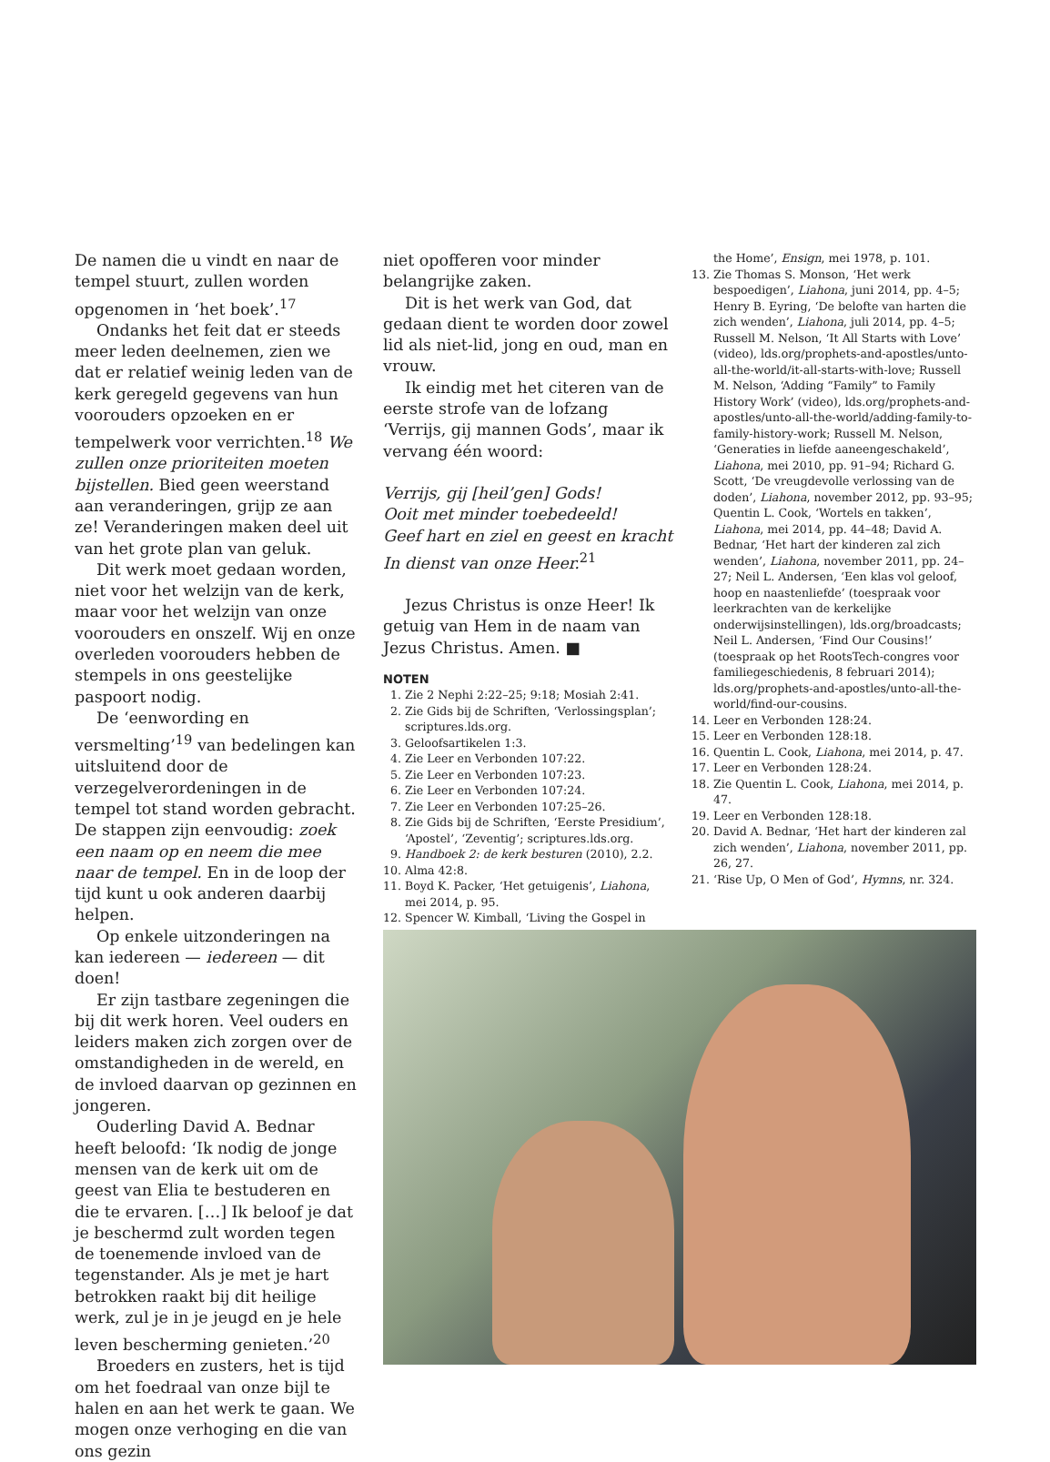De namen die u vindt en naar de tempel stuurt, zullen worden opgenomen in ‘het boek’.<sup>17</sup>
Ondanks het feit dat er steeds meer leden deelnemen, zien we dat er relatief weinig leden van de kerk geregeld gegevens van hun voorouders opzoeken en er tempelwerk voor verrichten.<sup>18</sup> We zullen onze prioriteiten moeten bijstellen. Bied geen weerstand aan veranderingen, grijp ze aan ze! Veranderingen maken deel uit van het grote plan van geluk.
Dit werk moet gedaan worden, niet voor het welzijn van de kerk, maar voor het welzijn van onze voorouders en onszelf. Wij en onze overleden voorouders hebben de stempels in ons geestelijke paspoort nodig.
De ‘eenwording en versmelting’<sup>19</sup> van bedelingen kan uitsluitend door de verzegelverordeningen in de tempel tot stand worden gebracht. De stappen zijn eenvoudig: zoek een naam op en neem die mee naar de tempel. En in de loop der tijd kunt u ook anderen daarbij helpen.
Op enkele uitzonderingen na kan iedereen — iedereen — dit doen!
Er zijn tastbare zegeningen die bij dit werk horen. Veel ouders en leiders maken zich zorgen over de omstandigheden in de wereld, en de invloed daarvan op gezinnen en jongeren.
Ouderling David A. Bednar heeft beloofd: ‘Ik nodig de jonge mensen van de kerk uit om de geest van Elia te bestuderen en die te ervaren. […] Ik beloof je dat je beschermd zult worden tegen de toenemende invloed van de tegenstander. Als je met je hart betrokken raakt bij dit heilige werk, zul je in je jeugd en je hele leven bescherming genieten.’<sup>20</sup>
Broeders en zusters, het is tijd om het foedraal van onze bijl te halen en aan het werk te gaan. We mogen onze verhoging en die van ons gezin
niet opofferen voor minder belangrijke zaken.
Dit is het werk van God, dat gedaan dient te worden door zowel lid als niet-lid, jong en oud, man en vrouw.
Ik eindig met het citeren van de eerste strofe van de lofzang ‘Verrijs, gij mannen Gods’, maar ik vervang één woord:
Verrijs, gij [heil’gen] Gods!
Ooit met minder toebedeeld!
Geef hart en ziel en geest en kracht
In dienst van onze Heer.<sup>21</sup>
Jezus Christus is onze Heer! Ik getuig van Hem in de naam van Jezus Christus. Amen. ■
NOTEN
1. Zie 2 Nephi 2:22–25; 9:18; Mosiah 2:41.
2. Zie Gids bij de Schriften, ‘Verlossingsplan’; scriptures.lds.org.
3. Geloofsartikelen 1:3.
4. Zie Leer en Verbonden 107:22.
5. Zie Leer en Verbonden 107:23.
6. Zie Leer en Verbonden 107:24.
7. Zie Leer en Verbonden 107:25–26.
8. Zie Gids bij de Schriften, ‘Eerste Presidium’, ‘Apostel’, ‘Zeventig’; scriptures.lds.org.
9. Handboek 2: de kerk besturen (2010), 2.2.
10. Alma 42:8.
11. Boyd K. Packer, ‘Het getuigenis’, Liahona, mei 2014, p. 95.
12. Spencer W. Kimball, ‘Living the Gospel in
the Home’, Ensign, mei 1978, p. 101.
13. Zie Thomas S. Monson, ‘Het werk bespoedigen’, Liahona, juni 2014, pp. 4–5; Henry B. Eyring, ‘De belofte van harten die zich wenden’, Liahona, juli 2014, pp. 4–5; Russell M. Nelson, ‘It All Starts with Love’ (video), lds.org/prophets-and-apostles/unto-all-the-world/it-all-starts-with-love; Russell M. Nelson, ‘Adding “Family” to Family History Work’ (video), lds.org/prophets-and-apostles/unto-all-the-world/adding-family-to-family-history-work; Russell M. Nelson, ‘Generaties in liefde aaneengeschakeld’, Liahona, mei 2010, pp. 91–94; Richard G. Scott, ‘De vreugdevolle verlossing van de doden’, Liahona, november 2012, pp. 93–95; Quentin L. Cook, ‘Wortels en takken’, Liahona, mei 2014, pp. 44–48; David A. Bednar, ‘Het hart der kinderen zal zich wenden’, Liahona, november 2011, pp. 24–27; Neil L. Andersen, ‘Een klas vol geloof, hoop en naastenliefde’ (toespraak voor leerkrachten van de kerkelijke onderwijsinstellingen), lds.org/broadcasts; Neil L. Andersen, ‘Find Our Cousins!’ (toespraak op het RootsTech-congres voor familiegeschiedenis, 8 februari 2014); lds.org/prophets-and-apostles/unto-all-the-world/find-our-cousins.
14. Leer en Verbonden 128:24.
15. Leer en Verbonden 128:18.
16. Quentin L. Cook, Liahona, mei 2014, p. 47.
17. Leer en Verbonden 128:24.
18. Zie Quentin L. Cook, Liahona, mei 2014, p. 47.
19. Leer en Verbonden 128:18.
20. David A. Bednar, ‘Het hart der kinderen zal zich wenden’, Liahona, november 2011, pp. 26, 27.
21. ‘Rise Up, O Men of God’, Hymns, nr. 324.